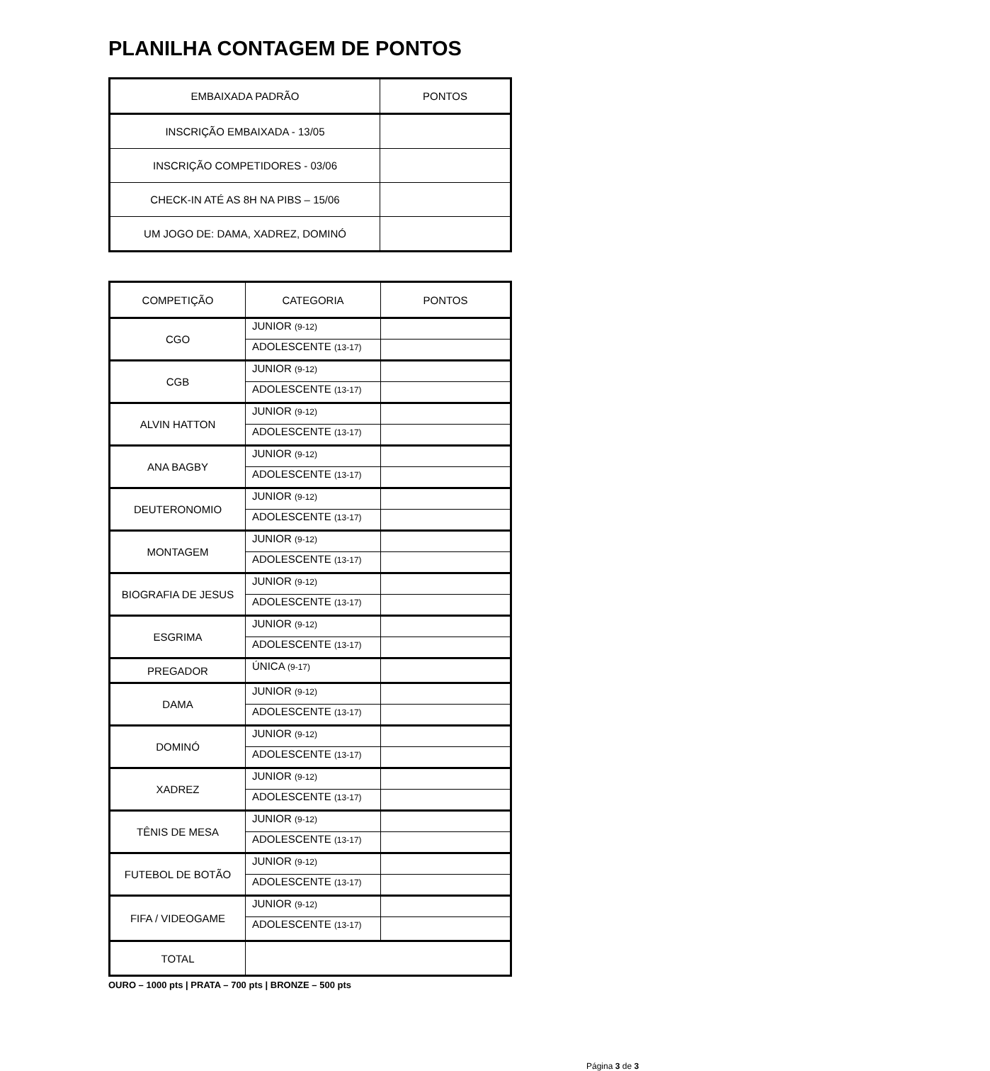PLANILHA CONTAGEM DE PONTOS
| EMBAIXADA PADRÃO | PONTOS |
| --- | --- |
| INSCRIÇÃO EMBAIXADA - 13/05 | |
| INSCRIÇÃO COMPETIDORES - 03/06 | |
| CHECK-IN ATÉ AS 8H NA PIBS – 15/06 | |
| UM JOGO DE: DAMA, XADREZ, DOMINÓ | |
| COMPETIÇÃO | CATEGORIA | PONTOS |
| --- | --- | --- |
| CGO | JUNIOR (9-12) | |
| | ADOLESCENTE (13-17) | |
| CGB | JUNIOR (9-12) | |
| | ADOLESCENTE (13-17) | |
| ALVIN HATTON | JUNIOR (9-12) | |
| | ADOLESCENTE (13-17) | |
| ANA BAGBY | JUNIOR (9-12) | |
| | ADOLESCENTE (13-17) | |
| DEUTERONOMIO | JUNIOR (9-12) | |
| | ADOLESCENTE (13-17) | |
| MONTAGEM | JUNIOR (9-12) | |
| | ADOLESCENTE (13-17) | |
| BIOGRAFIA DE JESUS | JUNIOR (9-12) | |
| | ADOLESCENTE (13-17) | |
| ESGRIMA | JUNIOR (9-12) | |
| | ADOLESCENTE (13-17) | |
| PREGADOR | ÚNICA (9-17) | |
| DAMA | JUNIOR (9-12) | |
| | ADOLESCENTE (13-17) | |
| DOMINÓ | JUNIOR (9-12) | |
| | ADOLESCENTE (13-17) | |
| XADREZ | JUNIOR (9-12) | |
| | ADOLESCENTE (13-17) | |
| TÊNIS DE MESA | JUNIOR (9-12) | |
| | ADOLESCENTE (13-17) | |
| FUTEBOL DE BOTÃO | JUNIOR (9-12) | |
| | ADOLESCENTE (13-17) | |
| FIFA / VIDEOGAME | JUNIOR (9-12) | |
| | ADOLESCENTE (13-17) | |
| TOTAL | | |
OURO – 1000 pts | PRATA – 700 pts | BRONZE – 500 pts
Página 3 de 3